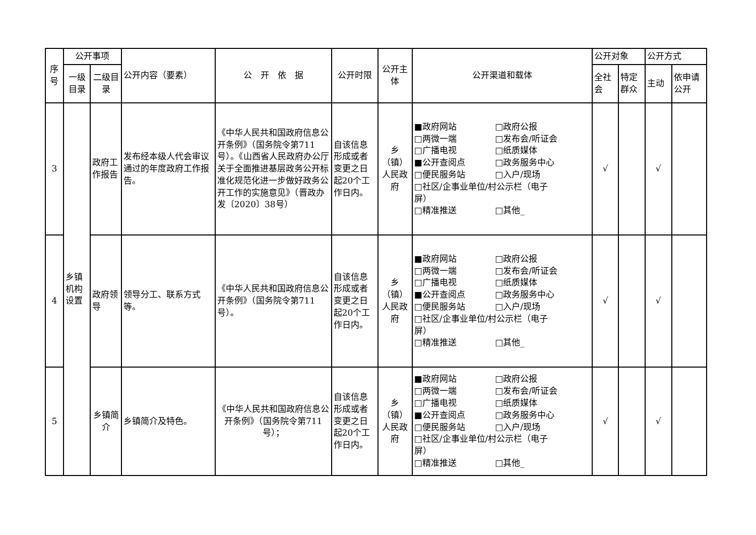| 序号 | 公开事项 | | 公开内容（要素） | 公 开 依 据 | 公开时限 | 公开主体 | 公开渠道和载体 | 公开对象 | | 公开方式 | |
| --- | --- | --- | --- | --- | --- | --- | --- | --- | --- | --- | --- |
| | 一级目录 | 二级目录 | | | | | | 全社会 | 特定群众 | 主动 | 依申请公开 |
| 3 | 乡镇机构设置 | 政府工作报告 | 发布经本级人代会审议通过的年度政府工作报告。 | 《中华人民共和国政府信息公开条例》（国务院令第711号）。《山西省人民政府办公厅关于全面推进基层政务公开标准化规范化进一步做好政务公开工作的实施意见》（晋政办发〔2020〕38号） | 自该信息形成或者变更之日起20个工作日内。 | 乡（镇）人民政府 | ■政府网站 □政府公报 □两微一端 □发布会/听证会 □广播电视 □纸质媒体 ■公开查阅点 □政务服务中心 □便民服务站 □入户/现场 □社区/企事业单位/村公示栏（电子 屏） □精准推送 □其他_ | √ | | √ | |
| 4 | | 政府领导 | 领导分工、联系方式等。 | 《中华人民共和国政府信息公开条例》（国务院令第711号）。 | 自该信息形成或者变更之日起20个工作日内。 | 乡（镇）人民政府 | ■政府网站 □政府公报 □两微一端 □发布会/听证会 □广播电视 □纸质媒体 ■公开查阅点 □政务服务中心 □便民服务站 □入户/现场 □社区/企事业单位/村公示栏（电子 屏） □精准推送 □其他_ | √ | | √ | |
| 5 | | 乡镇简介 | 乡镇简介及特色。 | 《中华人民共和国政府信息公开条例》（国务院令第711号）； | 自该信息形成或者变更之日起20个工作日内。 | 乡（镇）人民政府 | ■政府网站 □政府公报 □两微一端 □发布会/听证会 □广播电视 □纸质媒体 ■公开查阅点 □政务服务中心 □便民服务站 □入户/现场 □社区/企事业单位/村公示栏（电子 屏） □精准推送 □其他_ | √ | | √ | |